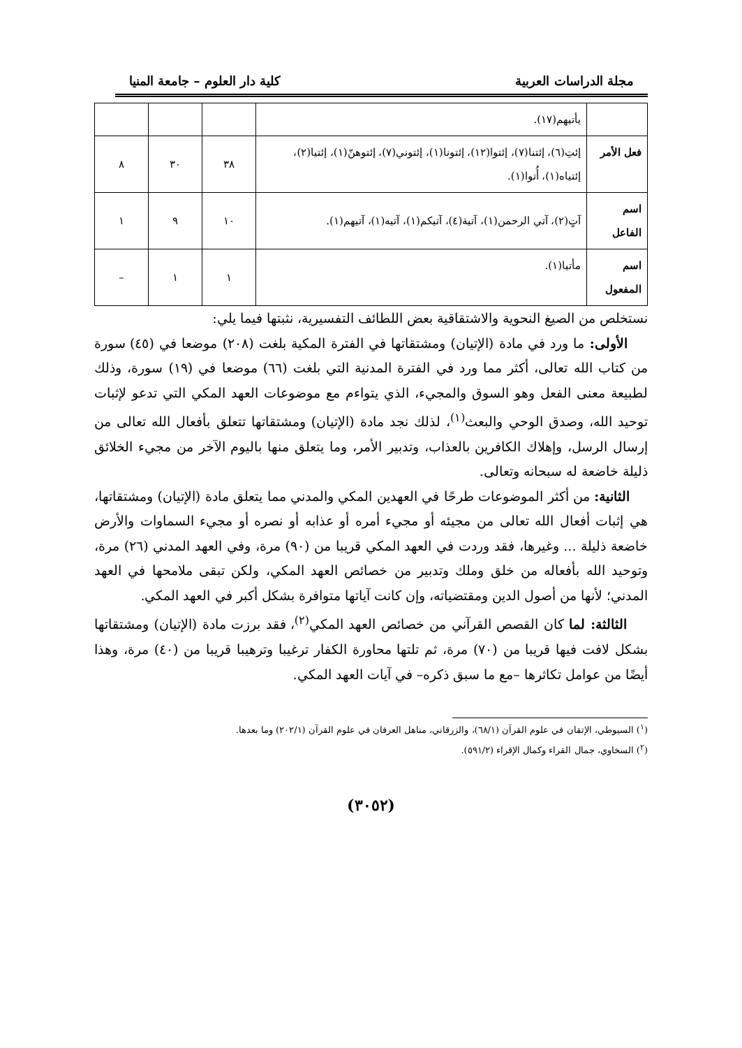مجلة الدراسات العربية كلية دار العلوم – جامعة المنيا
| | يأتيهم(١٧). | | | |
| فعل الأمر | إئتِ(٦)، إئتنا(٧)، إئتوا(١٢)، إئتونا(١)، إئتوني(٧)، إئتوهنّ(١)، إئتيا(٢)، إئتياه(١)، أُتوا(١). | ٣٨ | ٣٠ | ٨ |
| اسم الفاعل | آتٍ(٢)، آتي الرحمن(١)، آتية(٤)، آتيكم(١)، آتيه(١)، آتيهم(١). | ١٠ | ٩ | ١ |
| اسم المفعول | مأتيا(١). | ١ | ١ | – |
نستخلص من الصيغ النحوية والاشتقاقية بعض اللطائف التفسيرية، نثبتها فيما يلي:
الأولى: ما ورد في مادة (الإتيان) ومشتقاتها في الفترة المكية بلغت (٢٠٨) موضعا في (٤٥) سورة من كتاب الله تعالى، أكثر مما ورد في الفترة المدنية التي بلغت (٦٦) موضعا في (١٩) سورة، وذلك لطبيعة معنى الفعل وهو السوق والمجيء، الذي يتواءم مع موضوعات العهد المكي التي تدعو لإثبات توحيد الله، وصدق الوحي والبعث<sup>(١)</sup>، لذلك نجد مادة (الإتيان) ومشتقاتها تتعلق بأفعال الله تعالى من إرسال الرسل، وإهلاك الكافرين بالعذاب، وتدبير الأمر، وما يتعلق منها باليوم الآخر من مجيء الخلائق ذليلة خاضعة له سبحانه وتعالى.
الثانية: من أكثر الموضوعات طرحًا في العهدين المكي والمدني مما يتعلق مادة (الإتيان) ومشتقاتها، هي إثبات أفعال الله تعالى من مجيئه أو مجيء أمره أو عذابه أو نصره أو مجيء السماوات والأرض خاضعة ذليلة ... وغيرها، فقد وردت في العهد المكي قريبا من (٩٠) مرة، وفي العهد المدني (٢٦) مرة، وتوحيد الله بأفعاله من خلق وملك وتدبير من خصائص العهد المكي، ولكن تبقى ملامحها في العهد المدني؛ لأنها من أصول الدين ومقتضياته، وإن كانت آياتها متوافرة بشكل أكبر في العهد المكي.
الثالثة: لما كان القصص القرآني من خصائص العهد المكي<sup>(٢)</sup>، فقد برزت مادة (الإتيان) ومشتقاتها بشكل لافت فيها قريبا من (٧٠) مرة، ثم تلتها محاورة الكفار ترغيبا وترهيبا قريبا من (٤٠) مرة، وهذا أيضًا من عوامل تكاثرها –مع ما سبق ذكره– في آيات العهد المكي.
(<sup>١</sup>) السيوطي، الإتقان في علوم القرآن (٦٨/١)، والزرقاني، مناهل العرفان في علوم القرآن (٢٠٢/١) وما بعدها.
(<sup>٢</sup>) السخاوي، جمال القراء وكمال الإقراء (٥٩١/٢).
(٣٠٥٢)